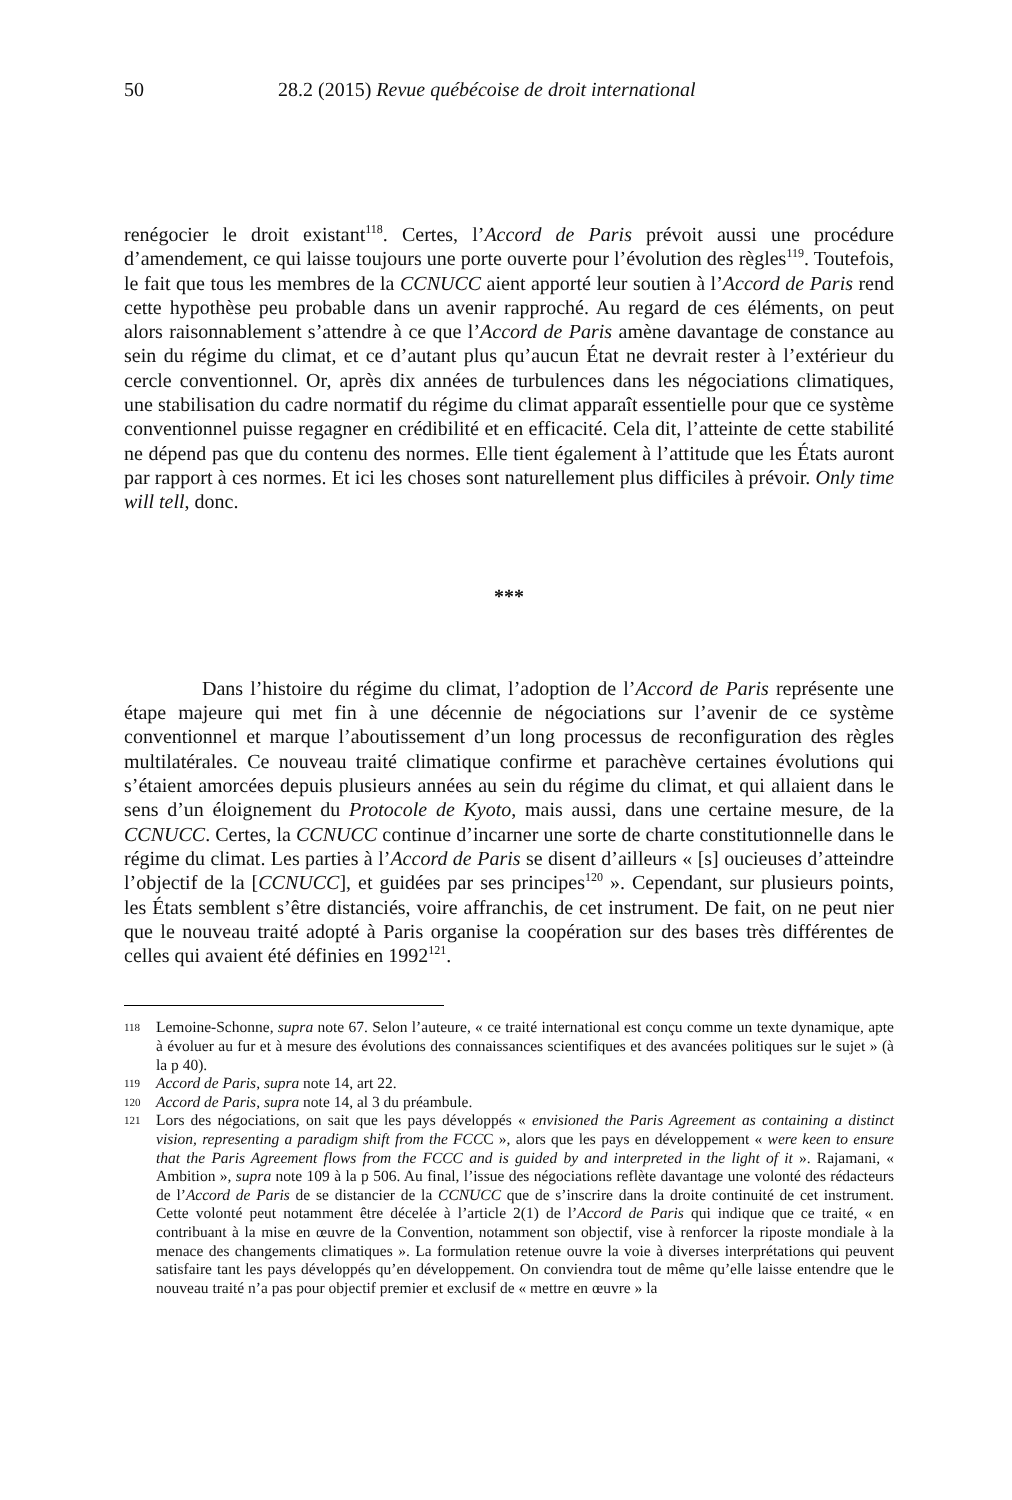50 28.2 (2015) Revue québécoise de droit international
renégocier le droit existant<sup>118</sup>. Certes, l’Accord de Paris prévoit aussi une procédure d’amendement, ce qui laisse toujours une porte ouverte pour l’évolution des règles<sup>119</sup>. Toutefois, le fait que tous les membres de la CCNUCC aient apporté leur soutien à l’Accord de Paris rend cette hypothèse peu probable dans un avenir rapproché. Au regard de ces éléments, on peut alors raisonnablement s’attendre à ce que l’Accord de Paris amène davantage de constance au sein du régime du climat, et ce d’autant plus qu’aucun État ne devrait rester à l’extérieur du cercle conventionnel. Or, après dix années de turbulences dans les négociations climatiques, une stabilisation du cadre normatif du régime du climat apparaît essentielle pour que ce système conventionnel puisse regagner en crédibilité et en efficacité. Cela dit, l’atteinte de cette stabilité ne dépend pas que du contenu des normes. Elle tient également à l’attitude que les États auront par rapport à ces normes. Et ici les choses sont naturellement plus difficiles à prévoir. Only time will tell, donc.
***
Dans l’histoire du régime du climat, l’adoption de l’Accord de Paris représente une étape majeure qui met fin à une décennie de négociations sur l’avenir de ce système conventionnel et marque l’aboutissement d’un long processus de reconfiguration des règles multilatérales. Ce nouveau traité climatique confirme et parachève certaines évolutions qui s’étaient amorcées depuis plusieurs années au sein du régime du climat, et qui allaient dans le sens d’un éloignement du Protocole de Kyoto, mais aussi, dans une certaine mesure, de la CCNUCC. Certes, la CCNUCC continue d’incarner une sorte de charte constitutionnelle dans le régime du climat. Les parties à l’Accord de Paris se disent d’ailleurs « [s] oucieuses d’atteindre l’objectif de la [CCNUCC], et guidées par ses principes<sup>120</sup> ». Cependant, sur plusieurs points, les États semblent s’être distanciés, voire affranchis, de cet instrument. De fait, on ne peut nier que le nouveau traité adopté à Paris organise la coopération sur des bases très différentes de celles qui avaient été définies en 1992<sup>121</sup>.
118 Lemoine-Schonne, supra note 67. Selon l’auteure, « ce traité international est conçu comme un texte dynamique, apte à évoluer au fur et à mesure des évolutions des connaissances scientifiques et des avancées politiques sur le sujet » (à la p 40).
119 Accord de Paris, supra note 14, art 22.
120 Accord de Paris, supra note 14, al 3 du préambule.
121 Lors des négociations, on sait que les pays développés « envisioned the Paris Agreement as containing a distinct vision, representing a paradigm shift from the FCCC », alors que les pays en développement « were keen to ensure that the Paris Agreement flows from the FCCC and is guided by and interpreted in the light of it ». Rajamani, « Ambition », supra note 109 à la p 506. Au final, l’issue des négociations reflète davantage une volonté des rédacteurs de l’Accord de Paris de se distancier de la CCNUCC que de s’inscrire dans la droite continuité de cet instrument. Cette volonté peut notamment être décelée à l’article 2(1) de l’Accord de Paris qui indique que ce traité, « en contribuant à la mise en œuvre de la Convention, notamment son objectif, vise à renforcer la riposte mondiale à la menace des changements climatiques ». La formulation retenue ouvre la voie à diverses interprétations qui peuvent satisfaire tant les pays développés qu’en développement. On conviendra tout de même qu’elle laisse entendre que le nouveau traité n’a pas pour objectif premier et exclusif de « mettre en œuvre » la